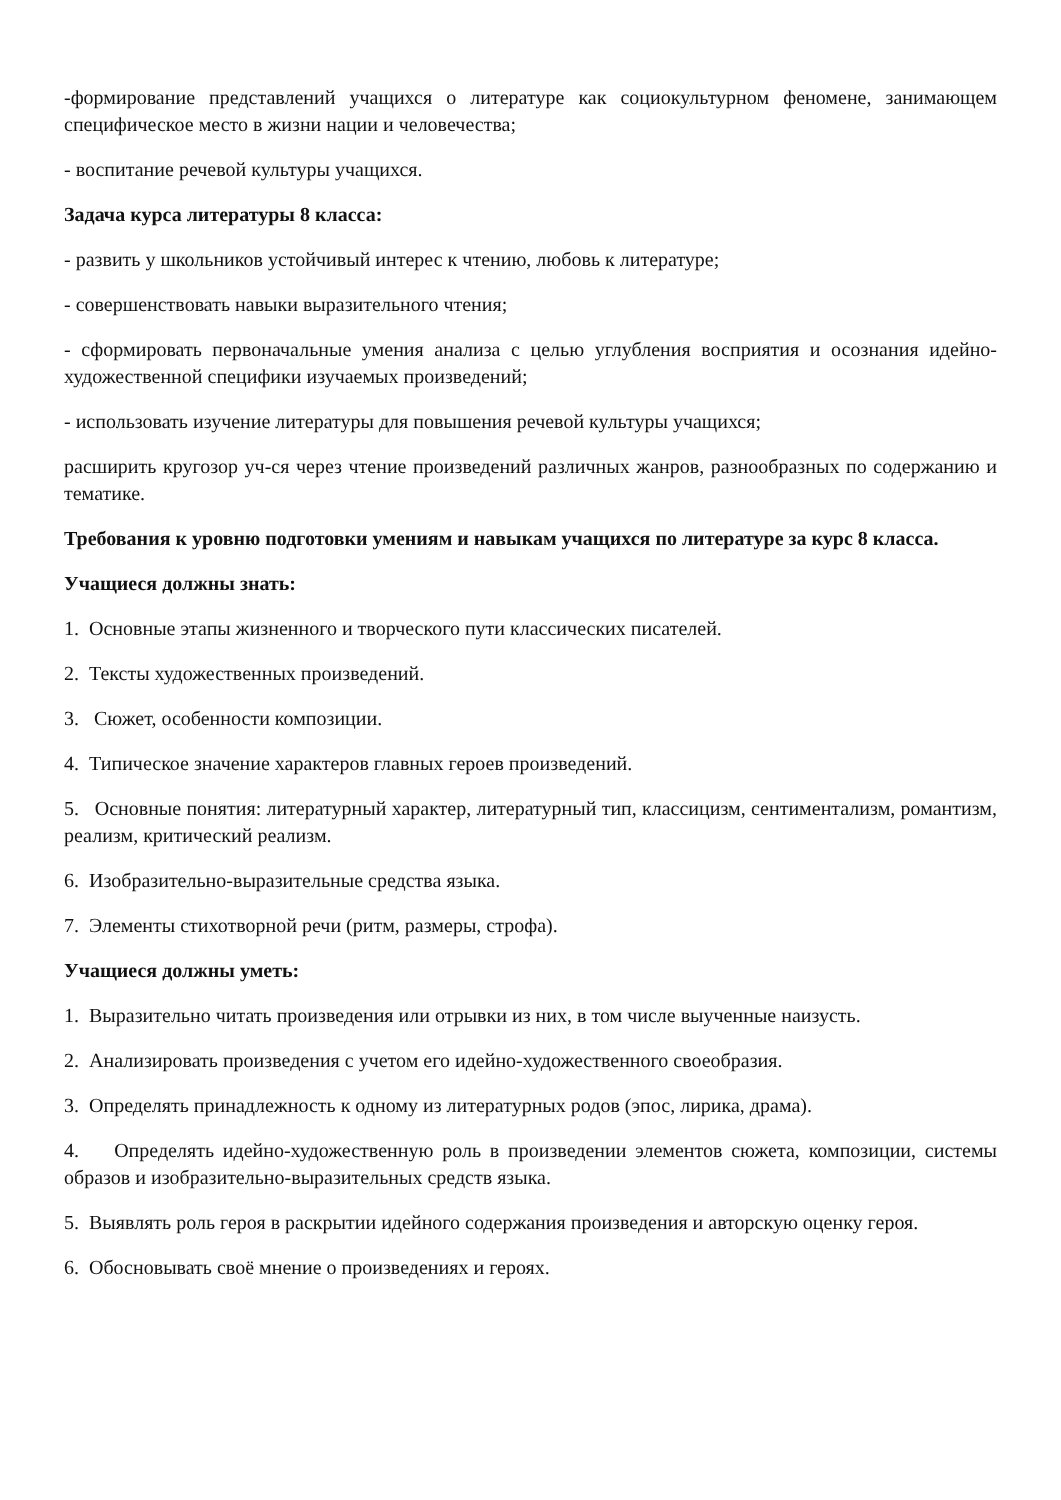-формирование представлений учащихся о литературе как социокультурном феномене, занимающем специфическое место в жизни нации и человечества;
- воспитание речевой культуры учащихся.
Задача курса литературы 8 класса:
- развить у школьников устойчивый интерес к чтению, любовь к литературе;
- совершенствовать навыки выразительного чтения;
- сформировать первоначальные умения анализа с целью углубления восприятия и осознания идейно-художественной специфики изучаемых произведений;
- использовать изучение литературы для повышения речевой культуры учащихся;
расширить кругозор уч-ся через чтение произведений различных жанров, разнообразных по содержанию и тематике.
Требования к уровню подготовки умениям и навыкам учащихся по литературе за курс 8 класса.
Учащиеся должны знать:
1. Основные этапы жизненного и творческого пути классических писателей.
2. Тексты художественных произведений.
3. Сюжет, особенности композиции.
4. Типическое значение характеров главных героев произведений.
5. Основные понятия: литературный характер, литературный тип, классицизм, сентиментализм, романтизм, реализм, критический реализм.
6. Изобразительно-выразительные средства языка.
7. Элементы стихотворной речи (ритм, размеры, строфа).
Учащиеся должны уметь:
1. Выразительно читать произведения или отрывки из них, в том числе выученные наизусть.
2. Анализировать произведения с учетом его идейно-художественного своеобразия.
3. Определять принадлежность к одному из литературных родов (эпос, лирика, драма).
4. Определять идейно-художественную роль в произведении элементов сюжета, композиции, системы образов и изобразительно-выразительных средств языка.
5. Выявлять роль героя в раскрытии идейного содержания произведения и авторскую оценку героя.
6. Обосновывать своё мнение о произведениях и героях.